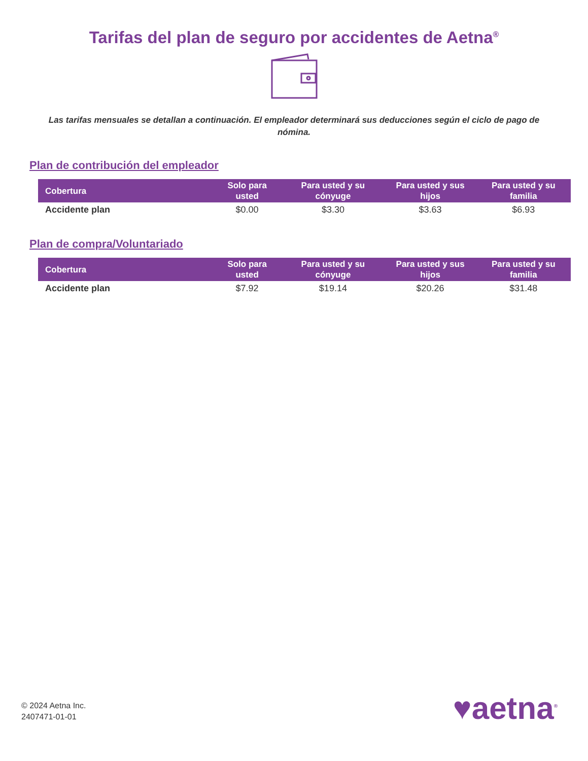Tarifas del plan de seguro por accidentes de Aetna<sup>®</sup>
Las tarifas mensuales se detallan a continuación. El empleador determinará sus deducciones según el ciclo de pago de nómina.
Plan de contribución del empleador
| Cobertura | Solo para usted | Para usted y su cónyuge | Para usted y sus hijos | Para usted y su familia |
| --- | --- | --- | --- | --- |
| Accidente plan | $0.00 | $3.30 | $3.63 | $6.93 |
Plan de compra/Voluntariado
| Cobertura | Solo para usted | Para usted y su cónyuge | Para usted y sus hijos | Para usted y su familia |
| --- | --- | --- | --- | --- |
| Accidente plan | $7.92 | $19.14 | $20.26 | $31.48 |
© 2024 Aetna Inc.
2407471-01-01
♥aetna<sup>®</sup>